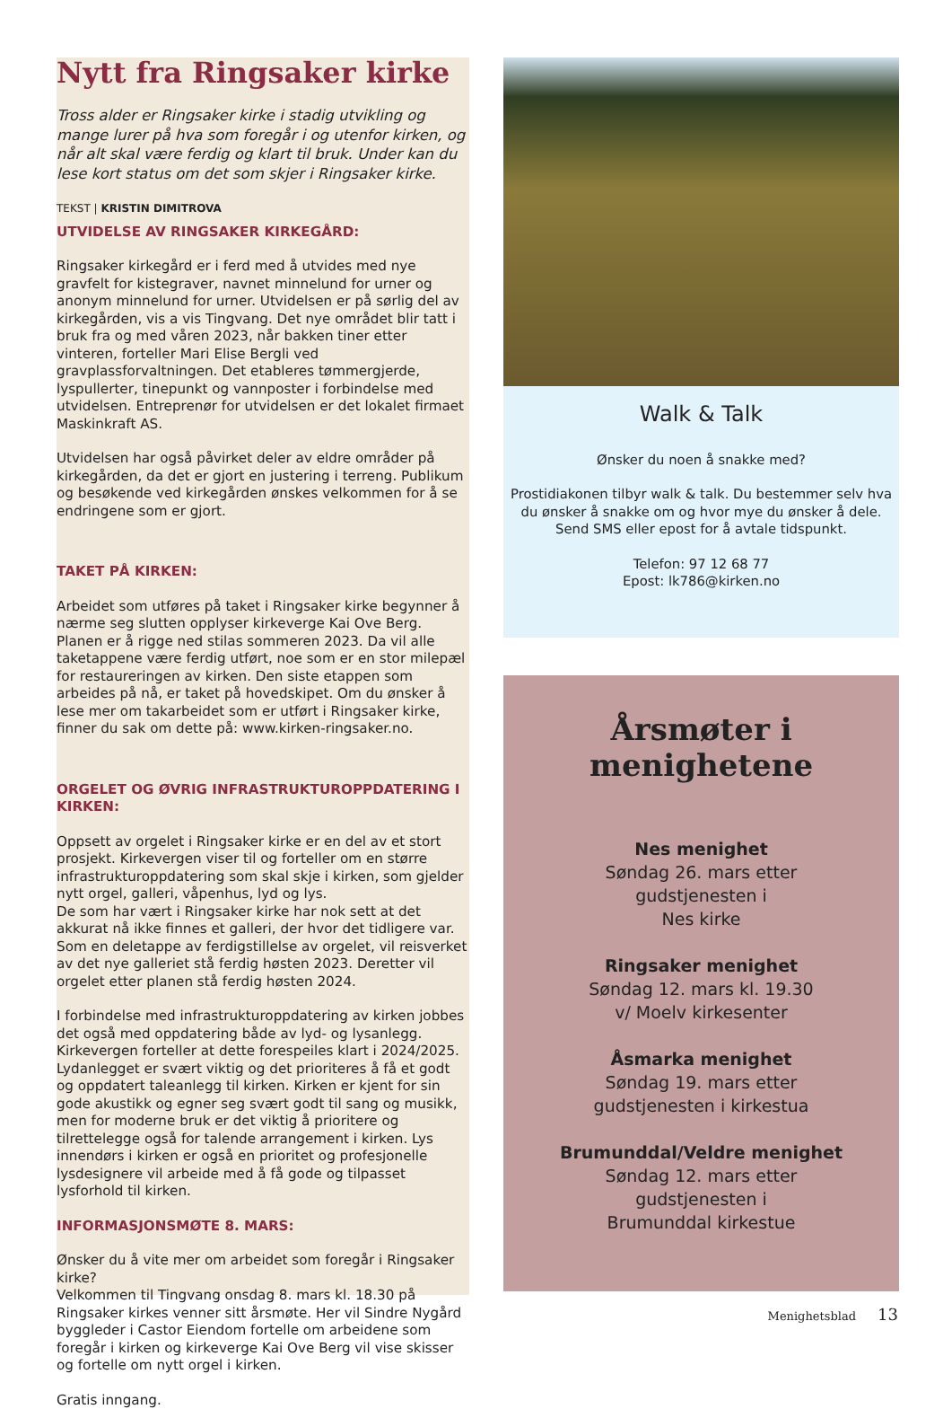Nytt fra Ringsaker kirke
Tross alder er Ringsaker kirke i stadig utvikling og mange lurer på hva som foregår i og utenfor kirken, og når alt skal være ferdig og klart til bruk. Under kan du lese kort status om det som skjer i Ringsaker kirke.
TEKST | KRISTIN DIMITROVA
UTVIDELSE AV RINGSAKER KIRKEGÅRD:
Ringsaker kirkegård er i ferd med å utvides med nye gravfelt for kistegraver, navnet minnelund for urner og anonym minnelund for urner. Utvidelsen er på sørlig del av kirkegården, vis a vis Tingvang. Det nye området blir tatt i bruk fra og med våren 2023, når bakken tiner etter vinteren, forteller Mari Elise Bergli ved gravplassforvaltningen. Det etableres tømmergjerde, lyspullerter, tinepunkt og vannposter i forbindelse med utvidelsen. Entreprenør for utvidelsen er det lokalet firmaet Maskinkraft AS.
Utvidelsen har også påvirket deler av eldre områder på kirkegården, da det er gjort en justering i terreng. Publikum og besøkende ved kirkegården ønskes velkommen for å se endringene som er gjort.
TAKET PÅ KIRKEN:
Arbeidet som utføres på taket i Ringsaker kirke begynner å nærme seg slutten opplyser kirkeverge Kai Ove Berg. Planen er å rigge ned stilas sommeren 2023. Da vil alle taketappene være ferdig utført, noe som er en stor milepæl for restaureringen av kirken. Den siste etappen som arbeides på nå, er taket på hovedskipet. Om du ønsker å lese mer om takarbeidet som er utført i Ringsaker kirke, finner du sak om dette på: www.kirken-ringsaker.no.
ORGELET OG ØVRIG INFRASTRUKTUROPPDATERING I KIRKEN:
Oppsett av orgelet i Ringsaker kirke er en del av et stort prosjekt. Kirkevergen viser til og forteller om en større infrastrukturoppdatering som skal skje i kirken, som gjelder nytt orgel, galleri, våpenhus, lyd og lys.
De som har vært i Ringsaker kirke har nok sett at det akkurat nå ikke finnes et galleri, der hvor det tidligere var. Som en deletappe av ferdigstillelse av orgelet, vil reisverket av det nye galleriet stå ferdig høsten 2023. Deretter vil orgelet etter planen stå ferdig høsten 2024.
I forbindelse med infrastrukturoppdatering av kirken jobbes det også med oppdatering både av lyd- og lysanlegg. Kirkevergen forteller at dette forespeiles klart i 2024/2025. Lydanlegget er svært viktig og det prioriteres å få et godt og oppdatert taleanlegg til kirken. Kirken er kjent for sin gode akustikk og egner seg svært godt til sang og musikk, men for moderne bruk er det viktig å prioritere og tilrettelegge også for talende arrangement i kirken. Lys innendørs i kirken er også en prioritet og profesjonelle lysdesignere vil arbeide med å få gode og tilpasset lysforhold til kirken.
INFORMASJONSMØTE 8. MARS:
Ønsker du å vite mer om arbeidet som foregår i Ringsaker kirke?
Velkommen til Tingvang onsdag 8. mars kl. 18.30 på Ringsaker kirkes venner sitt årsmøte. Her vil Sindre Nygård byggleder i Castor Eiendom fortelle om arbeidene som foregår i kirken og kirkeverge Kai Ove Berg vil vise skisser og fortelle om nytt orgel i kirken.
Gratis inngang.
Walk & Talk
Ønsker du noen å snakke med?
Prostidiakonen tilbyr walk & talk. Du bestemmer selv hva du ønsker å snakke om og hvor mye du ønsker å dele.
Send SMS eller epost for å avtale tidspunkt.
Telefon: 97 12 68 77
Epost: lk786@kirken.no
Årsmøter i
menighetene
Nes menighet
Søndag 26. mars etter
gudstjenesten i
Nes kirke
Ringsaker menighet
Søndag 12. mars kl. 19.30
v/ Moelv kirkesenter
Åsmarka menighet
Søndag 19. mars etter
gudstjenesten i kirkestua
Brumunddal/Veldre menighet
Søndag 12. mars etter
gudstjenesten i
Brumunddal kirkestue
Menighetsblad 13